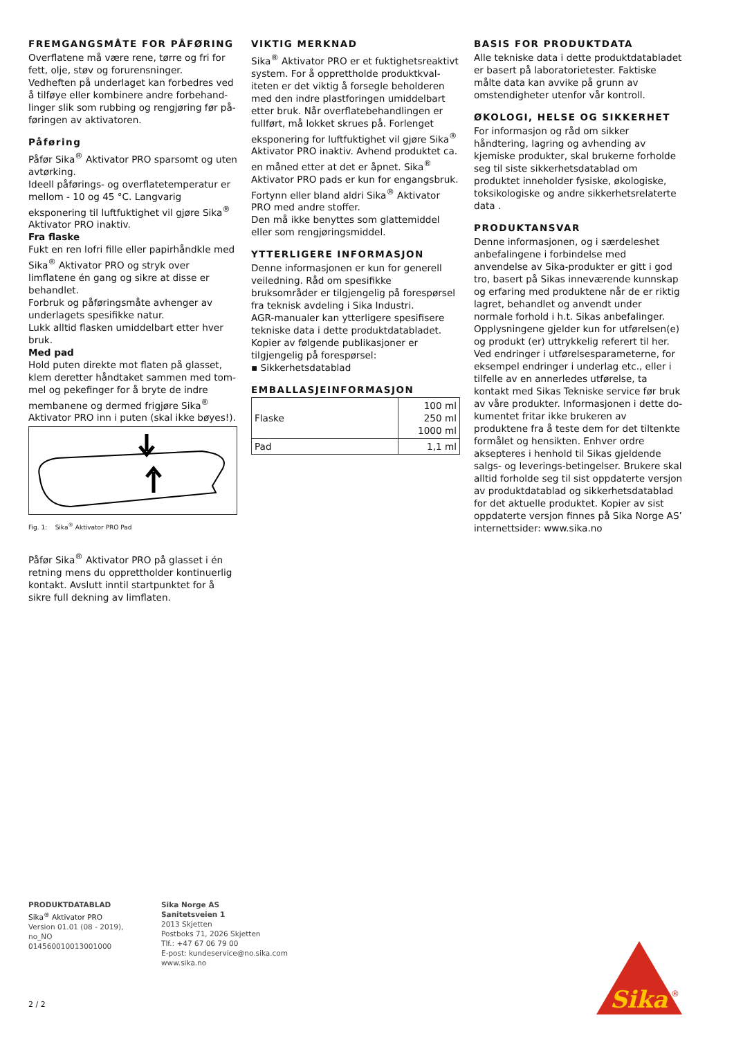FREMGANGSMÅTE FOR PÅFØRING
Overflatene må være rene, tørre og fri for fett, olje, støv og forurensninger.
Vedheften på underlaget kan forbedres ved å tilføye eller kombinere andre forbehand­linger slik som rubbing og rengjøring før på­føringen av aktivatoren.
Påføring
Påfør Sika<sup>®</sup> Aktivator PRO sparsomt og uten avtørking.
Ideell påførings- og overflatetemperatur er mellom - 10 og 45 °C. Langvarig eksponering til luftfuktighet vil gjøre Sika<sup>®</sup> Aktivator PRO inaktiv.
Fra flaske
Fukt en ren lofri fille eller papirhåndkle med Sika<sup>®</sup> Aktivator PRO og stryk over limflatene én gang og sikre at disse er behandlet.
Forbruk og påføringsmåte avhenger av under­lagets spesifikke natur.
Lukk alltid flasken umiddelbart etter hver bruk.
Med pad
Hold puten direkte mot flaten på glasset, klem deretter håndtaket sammen med tom­mel og pekefinger for å bryte de indre mem­banene og dermed frigjøre Sika<sup>®</sup> Aktivator PRO inn i puten (skal ikke bøyes!).
Fig. 1: Sika<sup>®</sup> Aktivator PRO Pad
Påfør Sika<sup>®</sup> Aktivator PRO på glasset i én ret­ning mens du opprettholder kontinuerlig kon­takt. Avslutt inntil startpunktet for å sikre full dekning av limflaten.
VIKTIG MERKNAD
Sika<sup>®</sup> Aktivator PRO er et fuktighetsreaktivt system. For å opprettholde produktkval­iteten er det viktig å forsegle beholderen med den indre plastforingen umiddelbart etter bruk. Når overflatebehandlingen er fullført, må lokket skrues på. Forlenget eksponering for luftfuktighet vil gjøre Sika<sup>®</sup> Aktivator PRO inaktiv. Avhend produktet ca. en måned etter at det er åpnet. Sika<sup>®</sup> Aktivator PRO pads er kun for engangsbruk.
Fortynn eller bland aldri Sika<sup>®</sup> Aktivator PRO med andre stoffer.
Den må ikke benyttes som glattemiddel eller som rengjøringsmiddel.
YTTERLIGERE INFORMASJON
Denne informasjonen er kun for generell vei­ledning. Råd om spesifikke bruksområder er tilgjengelig på forespørsel fra teknisk avde­ling i Sika Industri.
AGR-manualer kan ytterligere spesifisere tekniske data i dette produktdatabladet.
Kopier av følgende publikasjoner er tilgjenge­lig på forespørsel:
▪ Sikkerhetsdatablad
EMBALLASJEINFORMASJON
| Flaske | 100 ml 250 ml 1000 ml |
| Pad | 1,1 ml |
BASIS FOR PRODUKTDATA
Alle tekniske data i dette produktdatabladet er basert på laboratorietester. Faktiske målte data kan avvike på grunn av omstendigheter utenfor vår kontroll.
ØKOLOGI, HELSE OG SIKKERHET
For informasjon og råd om sikker håndtering, lagring og avhending av kjemiske produkter, skal brukerne forholde seg til siste sikkerhets­datablad om produktet inneholder fysiske, økologiske, toksikologiske og andre sikker­hetsrelaterte data .
PRODUKTANSVAR
Denne informasjonen, og i særdeleshet anbe­falingene i forbindelse med anvendelse av Si­ka-produkter er gitt i god tro, basert på Sikas inneværende kunnskap og erfaring med pro­duktene når de er riktig lagret, behandlet og anvendt under normale forhold i h.t. Sikas an­befalinger. Opplysningene gjelder kun for ut­førelsen(e) og produkt (er) uttrykkelig refe­rert til her. Ved endringer i utførelsesparame­terne, for eksempel endringer i underlag etc., eller i tilfelle av en annerledes utførelse, ta kontakt med Sikas Tekniske service før bruk av våre produkter. Informasjonen i dette do­kumentet fritar ikke brukeren av produktene fra å teste dem for det tiltenkte formålet og hensikten. Enhver ordre aksepteres i henhold til Sikas gjeldende salgs- og leverings-betin­gelser. Brukere skal alltid forholde seg til sist oppdaterte versjon av produktdatablad og sikkerhetsdatablad for det aktuelle produk­tet. Kopier av sist oppdaterte versjon finnes på Sika Norge AS’ internettsider: www.sika.no
PRODUKTDATABLAD
Sika<sup>®</sup> Aktivator PRO
Version 01.01 (08 - 2019), no_NO
014560010013001000
Sika Norge AS
Sanitetsveien 1
2013 Skjetten
Postboks 71, 2026 Skjetten
Tlf.: +47 67 06 79 00
E-post: kundeservice@no.sika.com
www.sika.no
2 / 2
Sika
®